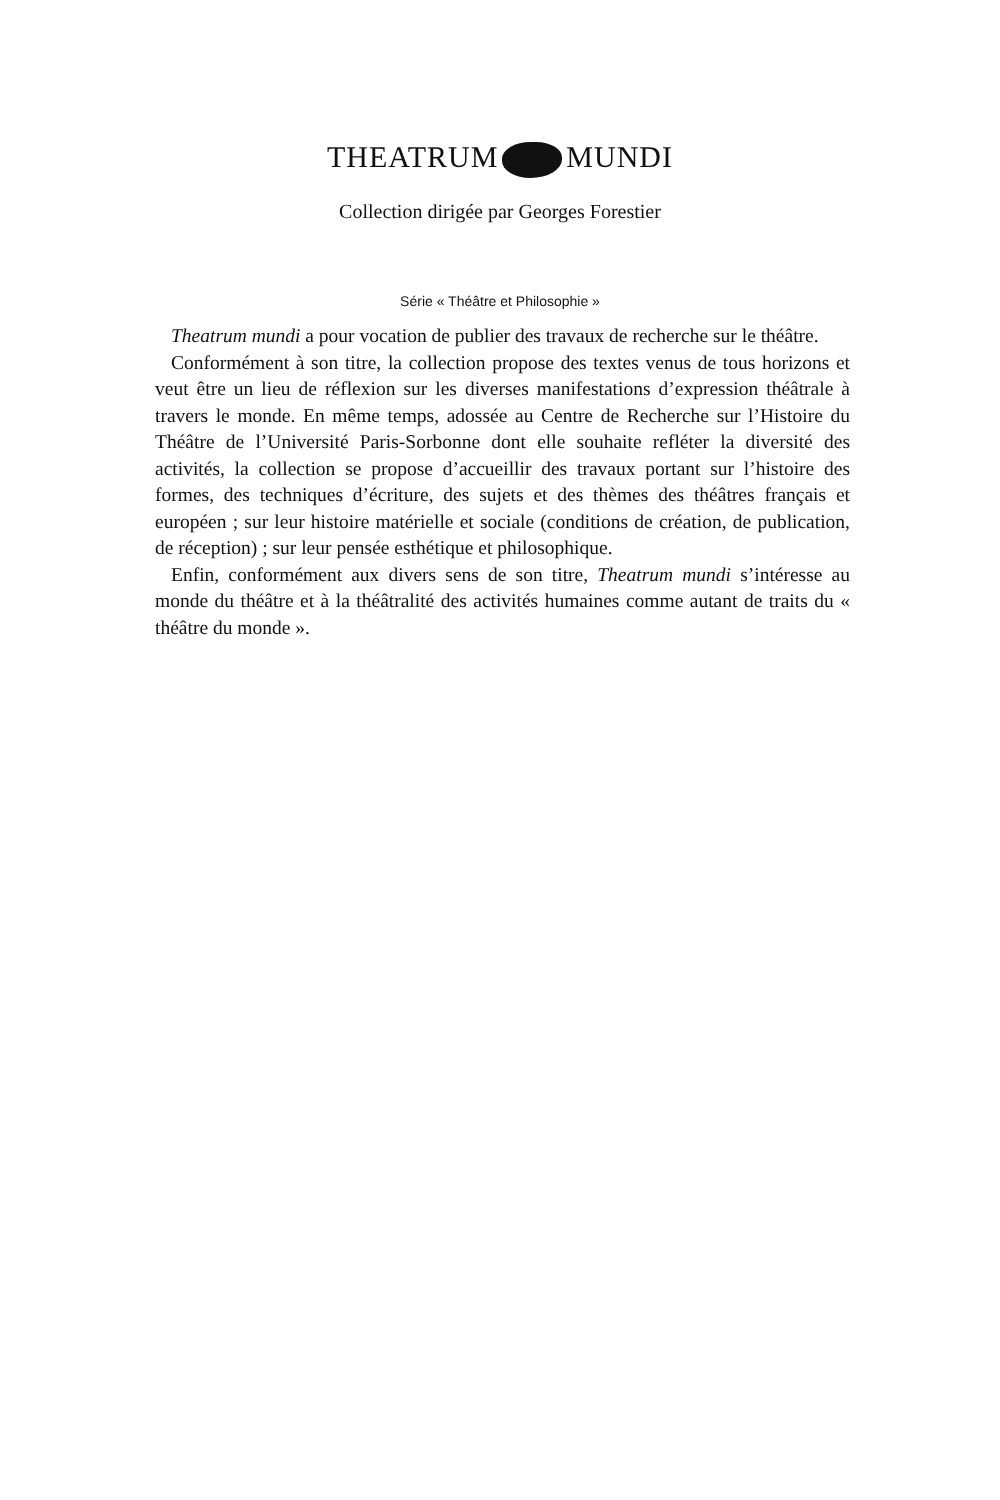THEATRUM MUNDI
Collection dirigée par Georges Forestier
Série « Théâtre et Philosophie »
Theatrum mundi a pour vocation de publier des travaux de recherche sur le théâtre.
Conformément à son titre, la collection propose des textes venus de tous horizons et veut être un lieu de réflexion sur les diverses manifestations d’expression théâtrale à travers le monde. En même temps, adossée au Centre de Recherche sur l’Histoire du Théâtre de l’Université Paris-Sorbonne dont elle souhaite refléter la diversité des activités, la collection se propose d’accueillir des travaux portant sur l’histoire des formes, des techniques d’écriture, des sujets et des thèmes des théâtres français et européen ; sur leur histoire matérielle et sociale (conditions de création, de publication, de réception) ; sur leur pensée esthétique et philosophique.
Enfin, conformément aux divers sens de son titre, Theatrum mundi s’intéresse au monde du théâtre et à la théâtralité des activités humaines comme autant de traits du « théâtre du monde ».